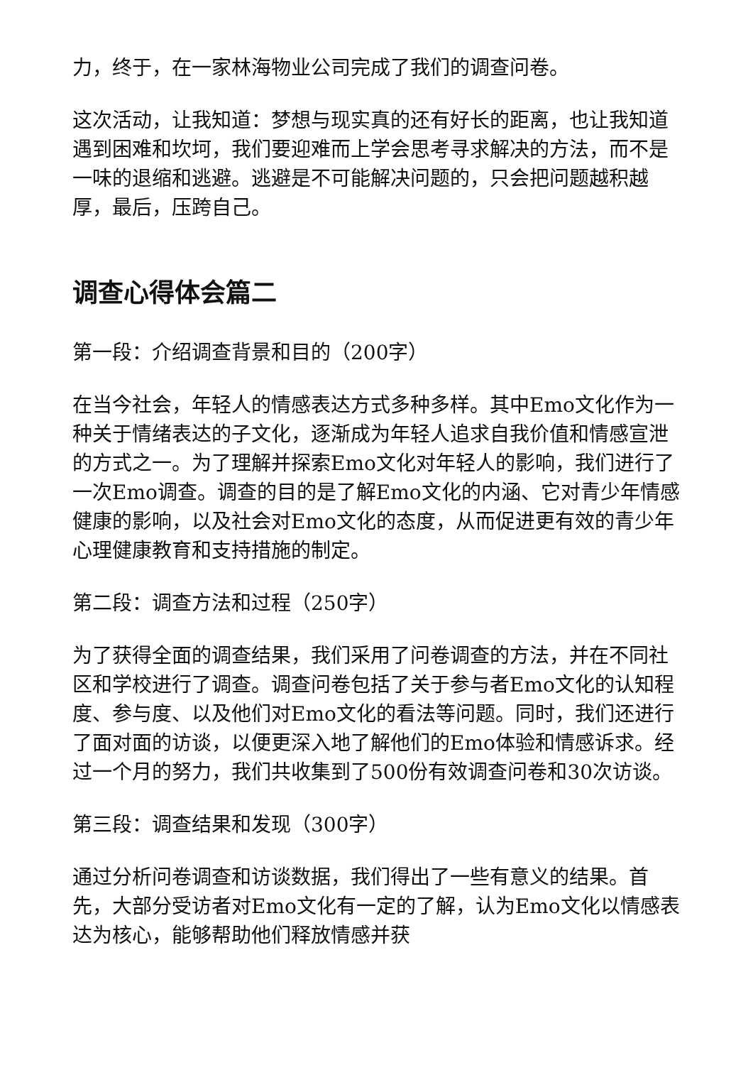力，终于，在一家林海物业公司完成了我们的调查问卷。
这次活动，让我知道：梦想与现实真的还有好长的距离，也让我知道遇到困难和坎坷，我们要迎难而上学会思考寻求解决的方法，而不是一味的退缩和逃避。逃避是不可能解决问题的，只会把问题越积越厚，最后，压跨自己。
调查心得体会篇二
第一段：介绍调查背景和目的（200字）
在当今社会，年轻人的情感表达方式多种多样。其中Emo文化作为一种关于情绪表达的子文化，逐渐成为年轻人追求自我价值和情感宣泄的方式之一。为了理解并探索Emo文化对年轻人的影响，我们进行了一次Emo调查。调查的目的是了解Emo文化的内涵、它对青少年情感健康的影响，以及社会对Emo文化的态度，从而促进更有效的青少年心理健康教育和支持措施的制定。
第二段：调查方法和过程（250字）
为了获得全面的调查结果，我们采用了问卷调查的方法，并在不同社区和学校进行了调查。调查问卷包括了关于参与者Emo文化的认知程度、参与度、以及他们对Emo文化的看法等问题。同时，我们还进行了面对面的访谈，以便更深入地了解他们的Emo体验和情感诉求。经过一个月的努力，我们共收集到了500份有效调查问卷和30次访谈。
第三段：调查结果和发现（300字）
通过分析问卷调查和访谈数据，我们得出了一些有意义的结果。首先，大部分受访者对Emo文化有一定的了解，认为Emo文化以情感表达为核心，能够帮助他们释放情感并获